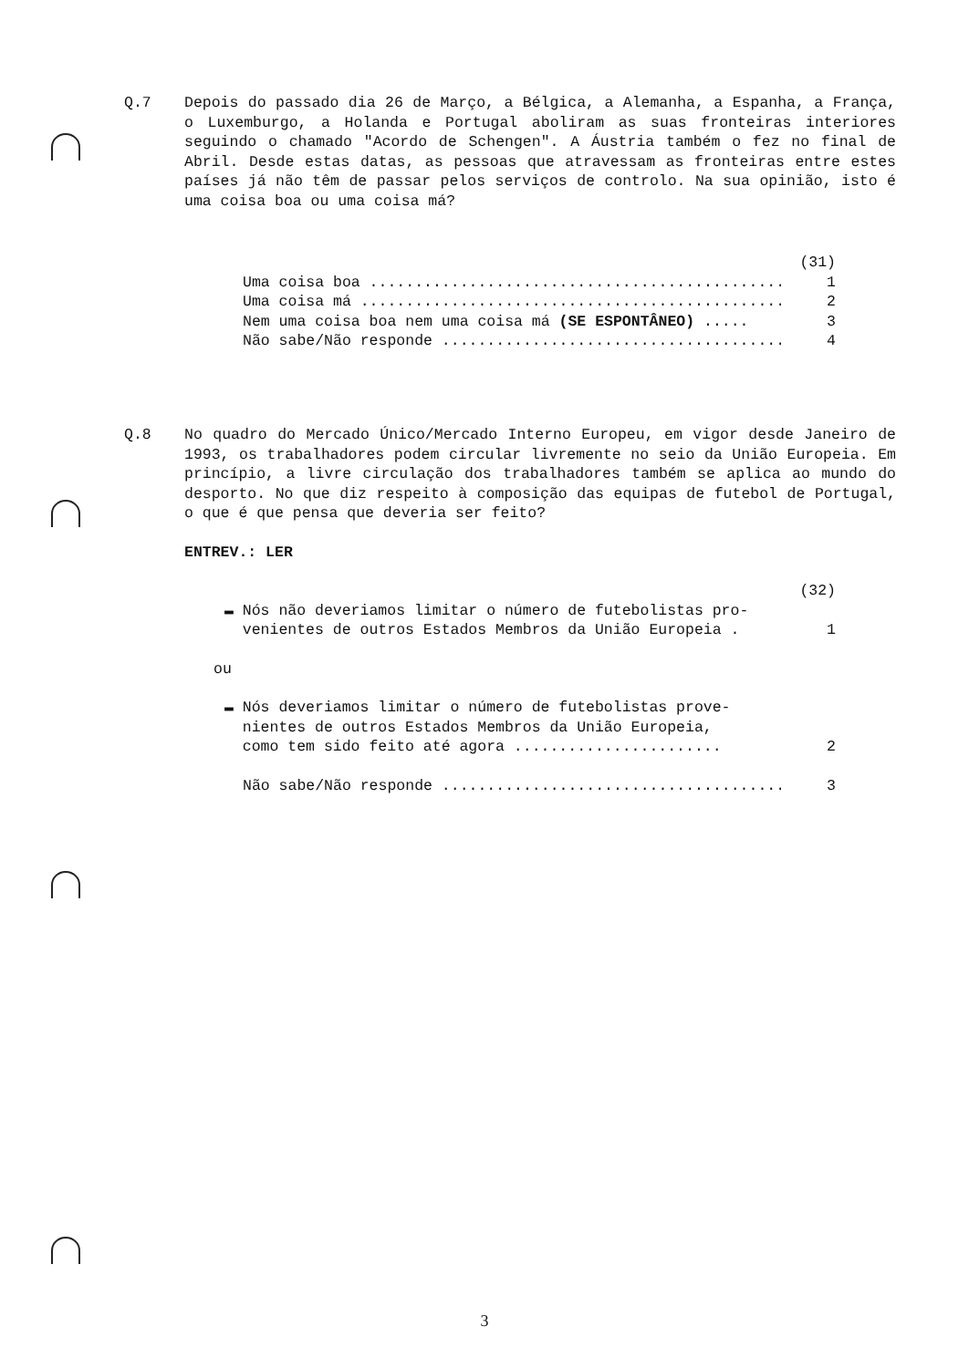Q.7 Depois do passado dia 26 de Março, a Bélgica, a Alemanha, a Espanha, a França, o Luxemburgo, a Holanda e Portugal aboliram as suas fronteiras interiores seguindo o chamado "Acordo de Schengen". A Áustria também o fez no final de Abril. Desde estas datas, as pessoas que atravessam as fronteiras entre estes países já não têm de passar pelos serviços de controlo. Na sua opinião, isto é uma coisa boa ou uma coisa má?
(31)
Uma coisa boa ................................................ 1
Uma coisa má ................................................. 2
Nem uma coisa boa nem uma coisa má (SE ESPONTÂNEO) ..... 3
Não sabe/Não responde ........................................ 4
Q.8 No quadro do Mercado Único/Mercado Interno Europeu, em vigor desde Janeiro de 1993, os trabalhadores podem circular livremente no seio da União Europeia. Em princípio, a livre circulação dos trabalhadores também se aplica ao mundo do desporto. No que diz respeito à composição das equipas de futebol de Portugal, o que é que pensa que deveria ser feito?
ENTREV.: LER
(32)
▬ Nós não deveriamos limitar o número de futebolistas pro-
venientes de outros Estados Membros da União Europeia . 1
ou
▬ Nós deveriamos limitar o número de futebolistas prove-
nientes de outros Estados Membros da União Europeia,
como tem sido feito até agora ....................... 2
Não sabe/Não responde ........................................ 3
3